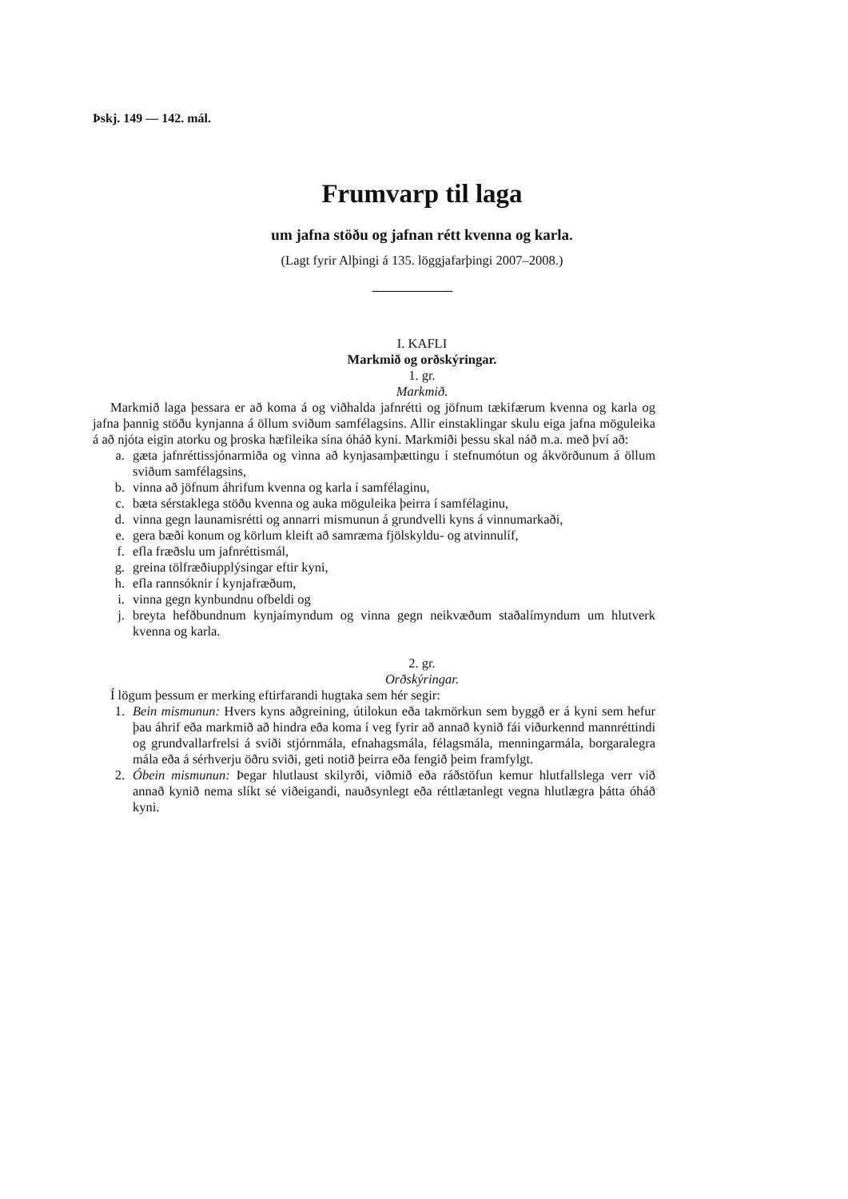Þskj. 149 — 142. mál.
Frumvarp til laga
um jafna stöðu og jafnan rétt kvenna og karla.
(Lagt fyrir Alþingi á 135. löggjafarþingi 2007–2008.)
I. KAFLI
Markmið og orðskýringar.
1. gr.
Markmið.
Markmið laga þessara er að koma á og viðhalda jafnrétti og jöfnum tækifærum kvenna og karla og jafna þannig stöðu kynjanna á öllum sviðum samfélagsins. Allir einstaklingar skulu eiga jafna möguleika á að njóta eigin atorku og þroska hæfileika sína óháð kyni. Markmiði þessu skal náð m.a. með því að:
a. gæta jafnréttissjónarmiða og vinna að kynjasamþættingu í stefnumótun og ákvörðunum á öllum sviðum samfélagsins,
b. vinna að jöfnum áhrifum kvenna og karla í samfélaginu,
c. bæta sérstaklega stöðu kvenna og auka möguleika þeirra í samfélaginu,
d. vinna gegn launamisrétti og annarri mismunun á grundvelli kyns á vinnumarkaði,
e. gera bæði konum og körlum kleift að samræma fjölskyldu- og atvinnulíf,
f. efla fræðslu um jafnréttismál,
g. greina tölfræðiupplýsingar eftir kyni,
h. efla rannsóknir í kynjafræðum,
i. vinna gegn kynbundnu ofbeldi og
j. breyta hefðbundnum kynjaímyndum og vinna gegn neikvæðum staðalímyndum um hlutverk kvenna og karla.
2. gr.
Orðskýringar.
Í lögum þessum er merking eftirfarandi hugtaka sem hér segir:
1. Bein mismunun: Hvers kyns aðgreining, útilokun eða takmörkun sem byggð er á kyni sem hefur þau áhrif eða markmið að hindra eða koma í veg fyrir að annað kynið fái viðurkennd mannréttindi og grundvallarfrelsi á sviði stjórnmála, efnahagsmála, félags­mála, menningarmála, borgaralegra mála eða á sérhverju öðru sviði, geti notið þeirra eða fengið þeim framfylgt.
2. Óbein mismunun: Þegar hlutlaust skilyrði, viðmið eða ráðstöfun kemur hlutfallslega verr við annað kynið nema slíkt sé viðeigandi, nauðsynlegt eða réttlætanlegt vegna hlutlægra þátta óháð kyni.